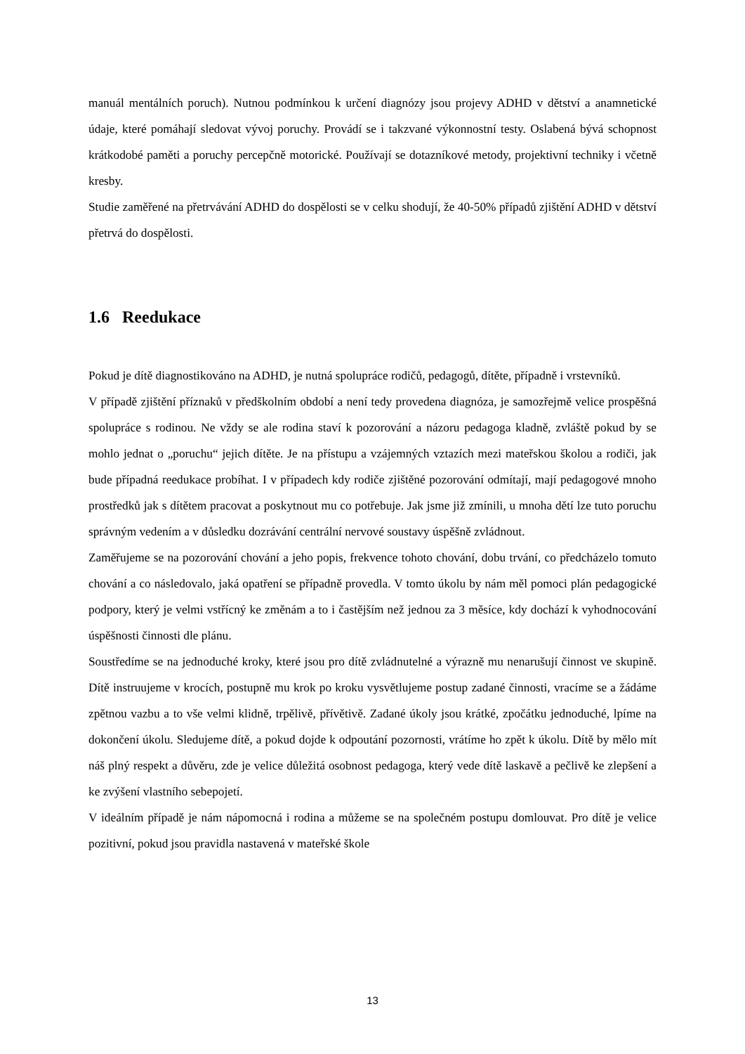manuál mentálních poruch). Nutnou podmínkou k určení diagnózy jsou projevy ADHD v dětství a anamnetické údaje, které pomáhají sledovat vývoj poruchy. Provádí se i takzvané výkonnostní testy. Oslabená bývá schopnost krátkodobé paměti a poruchy percepčně motorické. Používají se dotazníkové metody, projektivní techniky i včetně kresby.
Studie zaměřené na přetrvávání ADHD do dospělosti se v celku shodují, že 40-50% případů zjištění ADHD v dětství přetrvá do dospělosti.
1.6 Reedukace
Pokud je dítě diagnostikováno na ADHD, je nutná spolupráce rodičů, pedagogů, dítěte, případně i vrstevníků.
V případě zjištění příznaků v předškolním období a není tedy provedena diagnóza, je samozřejmě velice prospěšná spolupráce s rodinou. Ne vždy se ale rodina staví k pozorování a názoru pedagoga kladně, zvláště pokud by se mohlo jednat o „poruchu“ jejich dítěte. Je na přístupu a vzájemných vztazích mezi mateřskou školou a rodiči, jak bude případná reedukace probíhat. I v případech kdy rodiče zjištěné pozorování odmítají, mají pedagogové mnoho prostředků jak s dítětem pracovat a poskytnout mu co potřebuje. Jak jsme již zmínili, u mnoha dětí lze tuto poruchu správným vedením a v důsledku dozrávání centrální nervové soustavy úspěšně zvládnout.
Zaměřujeme se na pozorování chování a jeho popis, frekvence tohoto chování, dobu trvání, co předcházelo tomuto chování a co následovalo, jaká opatření se případně provedla. V tomto úkolu by nám měl pomoci plán pedagogické podpory, který je velmi vstřícný ke změnám a to i častějším než jednou za 3 měsíce, kdy dochází k vyhodnocování úspěšnosti činnosti dle plánu.
Soustředíme se na jednoduché kroky, které jsou pro dítě zvládnutelné a výrazně mu nenarušují činnost ve skupině. Dítě instruujeme v krocích, postupně mu krok po kroku vysvětlujeme postup zadané činnosti, vracíme se a žádáme zpětnou vazbu a to vše velmi klidně, trpělivě, přívětivě. Zadané úkoly jsou krátké, zpočátku jednoduché, lpíme na dokončení úkolu. Sledujeme dítě, a pokud dojde k odpoutání pozornosti, vrátíme ho zpět k úkolu. Dítě by mělo mít náš plný respekt a důvěru, zde je velice důležitá osobnost pedagoga, který vede dítě laskavě a pečlivě ke zlepšení a ke zvýšení vlastního sebepojetí.
V ideálním případě je nám nápomocná i rodina a můžeme se na společném postupu domlouvat. Pro dítě je velice pozitivní, pokud jsou pravidla nastavená v mateřské škole
13